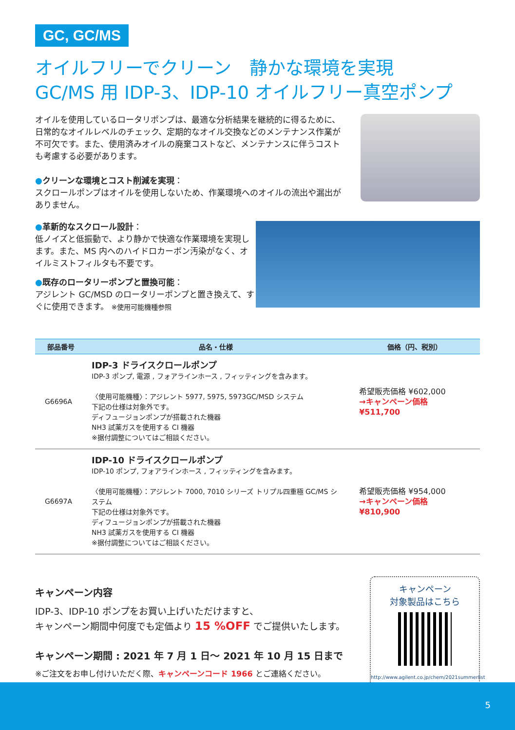GC, GC/MS
オイルフリーでクリーン　静かな環境を実現
GC/MS 用 IDP-3、IDP-10 オイルフリー真空ポンプ
オイルを使用しているロータリポンプは、最適な分析結果を継続的に得るために、日常的なオイルレベルのチェック、定期的なオイル交換などのメンテナンス作業が不可欠です。また、使用済みオイルの廃棄コストなど、メンテナンスに伴うコストも考慮する必要があります。
●クリーンな環境とコスト削減を実現：
スクロールポンプはオイルを使用しないため、作業環境へのオイルの流出や漏出がありません。
●革新的なスクロール設計：
低ノイズと低振動で、より静かで快適な作業環境を実現します。また、MS 内へのハイドロカーボン汚染がなく、オイルミストフィルタも不要です。
●既存のロータリーポンプと置換可能：
アジレント GC/MSD のロータリーポンプと置き換えて、すぐに使用できます。 ※使用可能機種参照
| 部品番号 | 品名・仕様 | 価格（円、税別） |
| --- | --- | --- |
| G6696A | IDP-3 ドライスクロールポンプ IDP-3 ポンプ, 電源 , フォアラインホース , フィッティングを含みます。 〈使用可能機種〉：アジレント 5977, 5975, 5973GC/MSD システム 下記の仕様は対象外です。 ディフュージョンポンプが搭載された機器 NH3 試薬ガスを使用する CI 機器 ※据付調整についてはご相談ください。 | 希望販売価格 ¥602,000 →キャンペーン価格 ¥511,700 |
| G6697A | IDP-10 ドライスクロールポンプ IDP-10 ポンプ, フォアラインホース , フィッティングを含みます。 〈使用可能機種〉：アジレント 7000, 7010 シリーズ トリプル四重極 GC/MS システム 下記の仕様は対象外です。 ディフュージョンポンプが搭載された機器 NH3 試薬ガスを使用する CI 機器 ※据付調整についてはご相談ください。 | 希望販売価格 ¥954,000 →キャンペーン価格 ¥810,900 |
キャンペーン内容
IDP-3、IDP-10 ポンプをお買い上げいただけますと、
キャンペーン期間中何度でも定価より 15 %OFF でご提供いたします。
キャンペーン期間 : 2021 年 7 月 1 日～ 2021 年 10 月 15 日まで
※ご注文をお申し付けいただく際、キャンペーンコード 1966 とご連絡ください。
キャンペーン
対象製品はこちら
http://www.agilent.co.jp/chem/2021summerlist
5